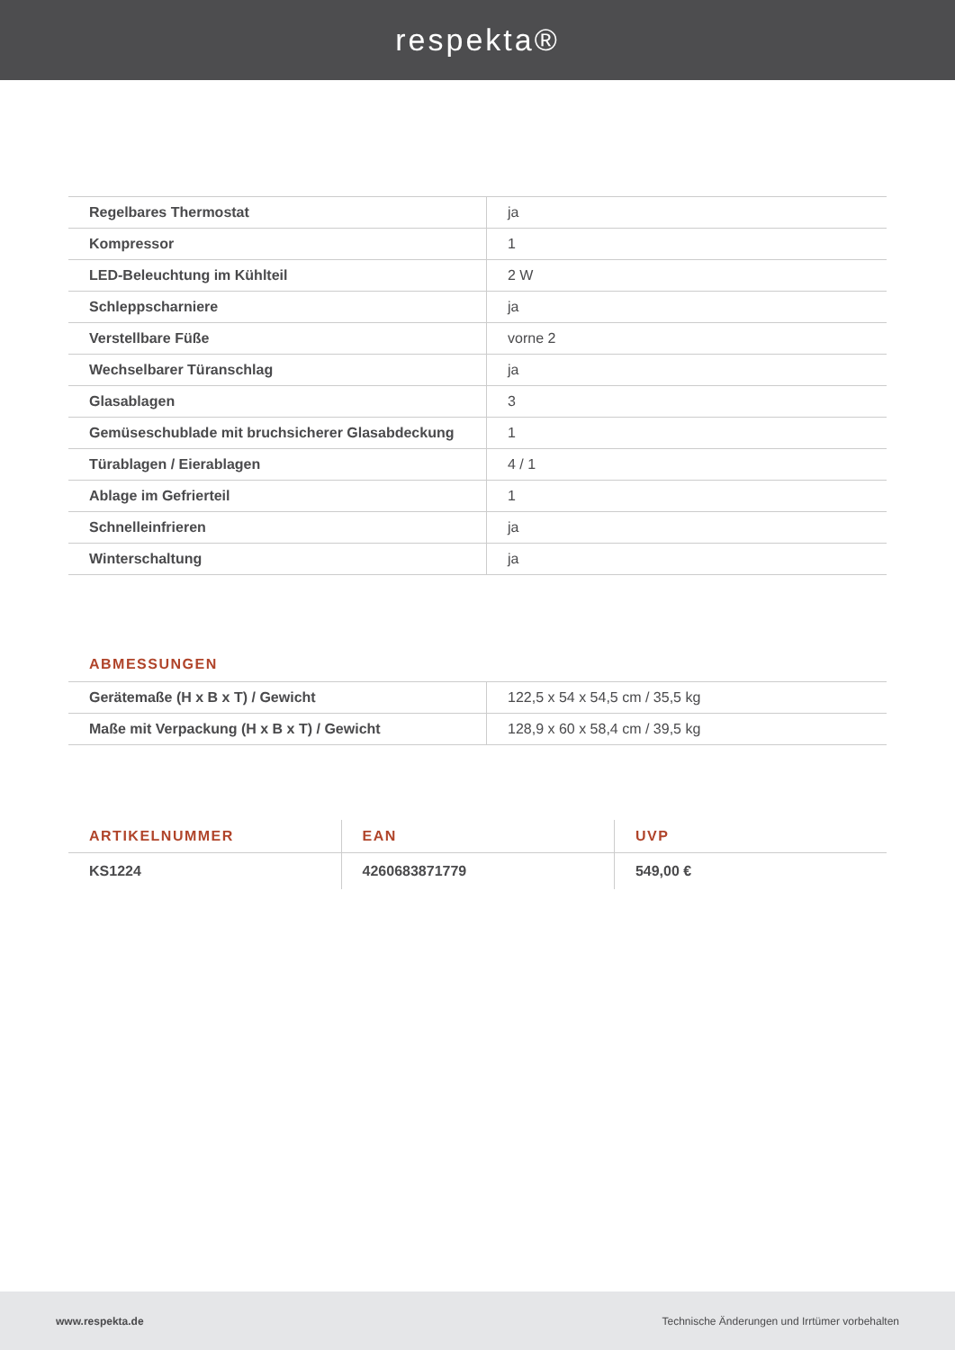respekta®
| Regelbares Thermostat | ja |
| Kompressor | 1 |
| LED-Beleuchtung im Kühlteil | 2 W |
| Schleppscharniere | ja |
| Verstellbare Füße | vorne 2 |
| Wechselbarer Türanschlag | ja |
| Glasablagen | 3 |
| Gemüseschublade mit bruchsicherer Glasabdeckung | 1 |
| Türablagen / Eierablagen | 4 / 1 |
| Ablage im Gefrierteil | 1 |
| Schnelleinfrieren | ja |
| Winterschaltung | ja |
ABMESSUNGEN
| Gerätemaße (H x B x T) / Gewicht | 122,5 x 54 x 54,5 cm / 35,5 kg |
| Maße mit Verpackung (H x B x T) / Gewicht | 128,9 x 60 x 58,4 cm / 39,5 kg |
| ARTIKELNUMMER | EAN | UVP |
| --- | --- | --- |
| KS1224 | 4260683871779 | 549,00 € |
www.respekta.de Technische Änderungen und Irrtümer vorbehalten